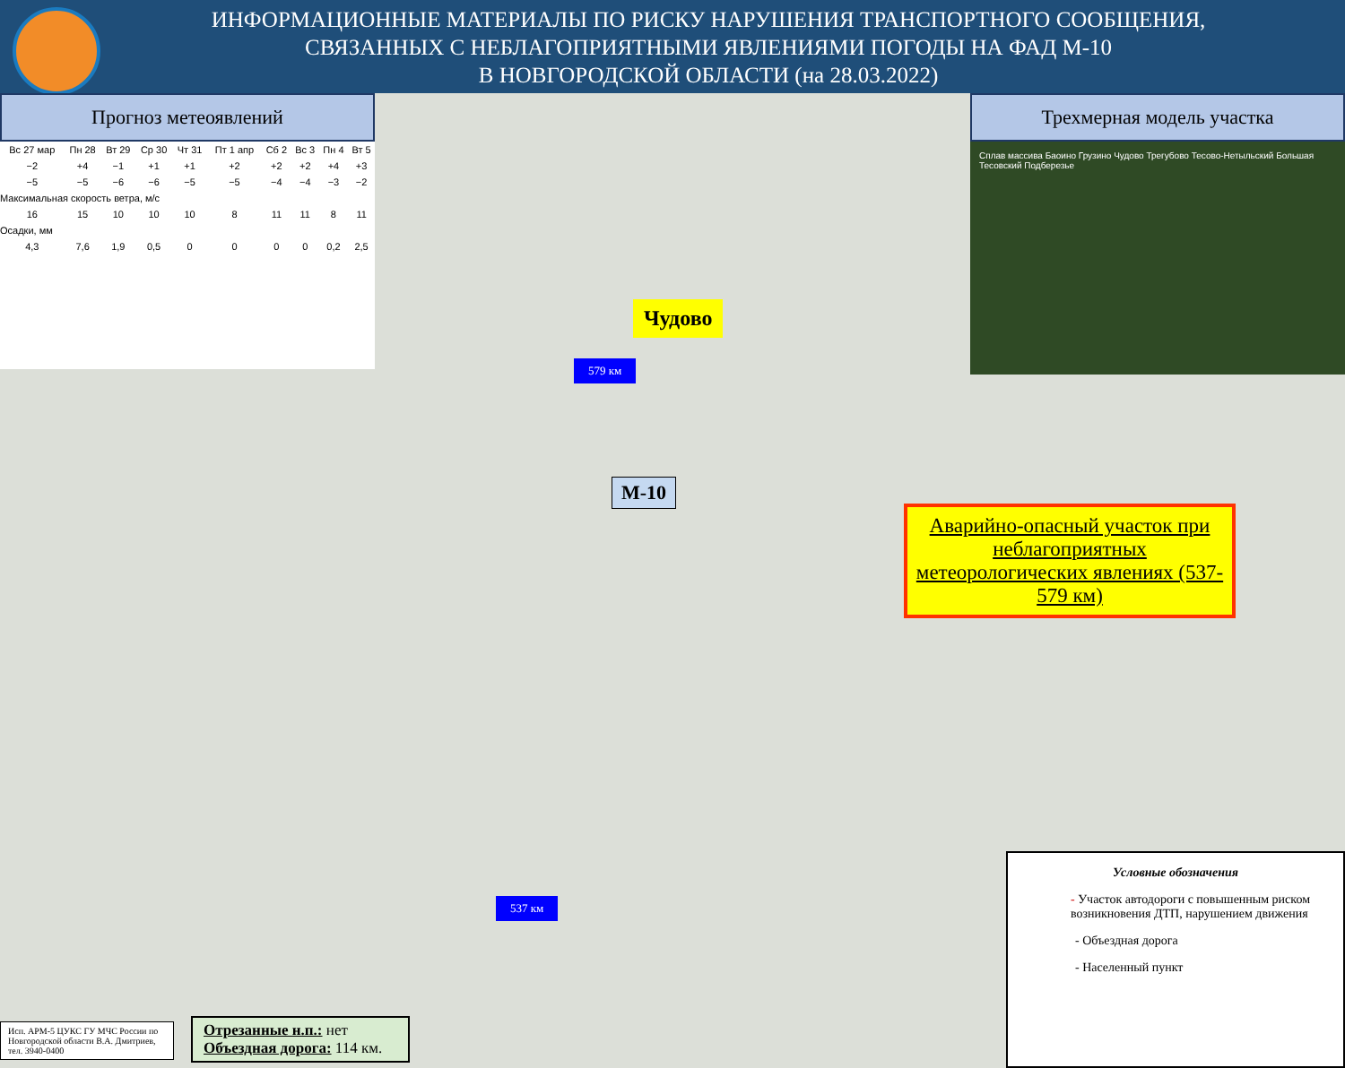ИНФОРМАЦИОННЫЕ МАТЕРИАЛЫ ПО РИСКУ НАРУШЕНИЯ ТРАНСПОРТНОГО СООБЩЕНИЯ,
СВЯЗАННЫХ С НЕБЛАГОПРИЯТНЫМИ ЯВЛЕНИЯМИ ПОГОДЫ НА ФАД М-10
В НОВГОРОДСКОЙ ОБЛАСТИ (на 28.03.2022)
Прогноз метеоявлений
| Вс 27 мар | Пн 28 | Вт 29 | Ср 30 | Чт 31 | Пт 1 апр | Сб 2 | Вс 3 | Пн 4 | Вт 5 |
| −2 | +4 | −1 | +1 | +1 | +2 | +2 | +2 | +4 | +3 |
| −5 | −5 | −6 | −6 | −5 | −5 | −4 | −4 | −3 | −2 |
| Максимальная скорость ветра, м/с | | | | | | | | | |
| 16 | 15 | 10 | 10 | 10 | 8 | 11 | 11 | 8 | 11 |
| Осадки, мм | | | | | | | | | |
| 4,3 | 7,6 | 1,9 | 0,5 | 0 | 0 | 0 | 0 | 0,2 | 2,5 |
Трехмерная модель участка
Сплав массива Баоино Грузино Чудово Трегубово Тесово-Нетыльский Большая Тесовский Подберезье
Чудово
579 км
М-10
Аварийно-опасный участок при неблагоприятных метеорологических явлениях (537-579 км)
537 км
Условные обозначения
- Участок автодороги с повышенным риском возникновения ДТП, нарушением движения
- Объездная дорога
- Населенный пункт
Исп. АРМ-5 ЦУКС ГУ МЧС России по Новгородской области В.А. Дмитриев, тел. 3940-0400
Отрезанные н.п.: нет
Объездная дорога: 114 км.